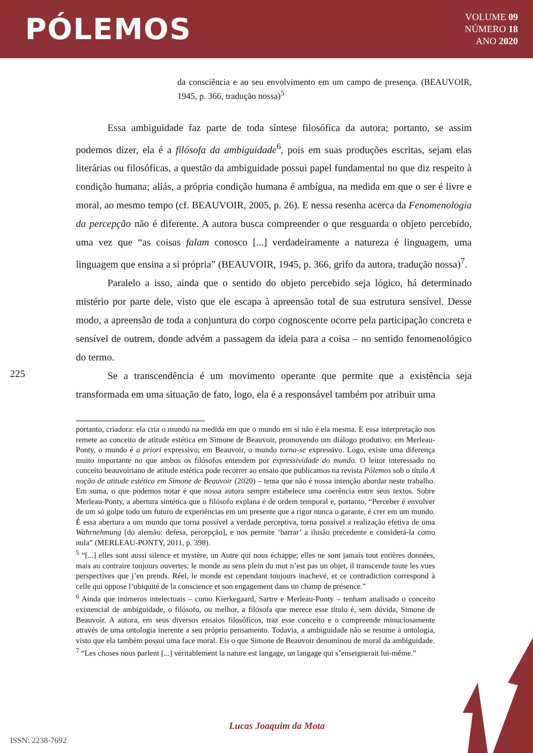PÓLEMOS
VOLUME 09
NÚMERO 18
ANO 2020
da consciência e ao seu envolvimento em um campo de presença. (BEAUVOIR, 1945, p. 366, tradução nossa)<sup>5</sup>
Essa ambiguidade faz parte de toda síntese filosófica da autora; portanto, se assim podemos dizer, ela é a filósofa da ambiguidade<sup>6</sup>, pois em suas produções escritas, sejam elas literárias ou filosóficas, a questão da ambiguidade possui papel fundamental no que diz respeito à condição humana; aliás, a própria condição humana é ambígua, na medida em que o ser é livre e moral, ao mesmo tempo (cf. BEAUVOIR, 2005, p. 26). E nessa resenha acerca da Fenomenologia da percepção não é diferente. A autora busca compreender o que resguarda o objeto percebido, uma vez que “as coisas falam conosco [...] verdadeiramente a natureza é linguagem, uma linguagem que ensina a si própria” (BEAUVOIR, 1945, p. 366, grifo da autora, tradução nossa)<sup>7</sup>.
Paralelo a isso, ainda que o sentido do objeto percebido seja lógico, há determinado mistério por parte dele, visto que ele escapa à apreensão total de sua estrutura sensível. Desse modo, a apreensão de toda a conjuntura do corpo cognoscente ocorre pela participação concreta e sensível de outrem, donde advém a passagem da ideia para a coisa – no sentido fenomenológico do termo.
Se a transcendência é um movimento operante que permite que a existência seja transformada em uma situação de fato, logo, ela é a responsável também por atribuir uma
portanto, criadora: ela cria o mundo na medida em que o mundo em si não é ela mesma. E essa interpretação nos remete ao conceito de atitude estética em Simone de Beauvoir, promovendo um diálogo produtivo: em Merleau-Ponty, o mundo é a priori expressivo; em Beauvoir, o mundo torna-se expressivo. Logo, existe uma diferença muito importante no que ambos os filósofos entendem por expressividade do mundo. O leitor interessado no conceito beauvoiriano de atitude estética pode recorrer ao ensaio que publicamos na revista Pólemos sob o título A noção de atitude estética em Simone de Beauvoir (2020) – tema que não é nossa intenção abordar neste trabalho. Em suma, o que podemos notar é que nossa autora sempre estabelece uma coerência entre seus textos. Sobre Merleau-Ponty, a abertura sintética que o filósofo explana é de ordem temporal e, portanto, “Perceber é envolver de um só golpe todo um futuro de experiências em um presente que a rigor nunca o garante, é crer em um mundo. É essa abertura a um mundo que torna possível a verdade perceptiva, torna possível a realização efetiva de uma Wahrnehmung [do alemão: defesa, percepção], e nos permite ‘barrar’ a ilusão precedente e considerá-la como nula” (MERLEAU-PONTY, 2011, p. 398).
<sup>5</sup> “[...] elles sont aussi silence et mystère, un Autre qui nous échappe; elles ne sont jamais tout entières données, mais au contraire toujours ouvertes; le monde au sens plein du mot n’est pas un objet, il transcende toute les vues perspectives que j’en prends. Réel, le monde est cependant toujours inachevé, et ce contradiction correspond à celle qui oppose l’ubiquité de la conscience et son engagement dans un champ de présence.”
<sup>6</sup> Ainda que inúmeros intelectuais – como Kierkegaard, Sartre e Merleau-Ponty – tenham analisado o conceito existencial de ambiguidade, o filósofo, ou melhor, a filósofa que merece esse título é, sem dúvida, Simone de Beauvoir. A autora, em seus diversos ensaios filosóficos, traz esse conceito e o compreende minuciosamente através de uma ontologia inerente a seu próprio pensamento. Todavia, a ambiguidade não se resume à ontologia, visto que ela também possui uma face moral. Eis o que Simone de Beauvoir denominou de moral da ambiguidade.
<sup>7</sup> “Les choses nous parlent [...] véritablement la nature est langage, un langage qui s’enseignerait lui-même.”
225
Lucas Joaquim da Mota
ISSN: 2238-7692